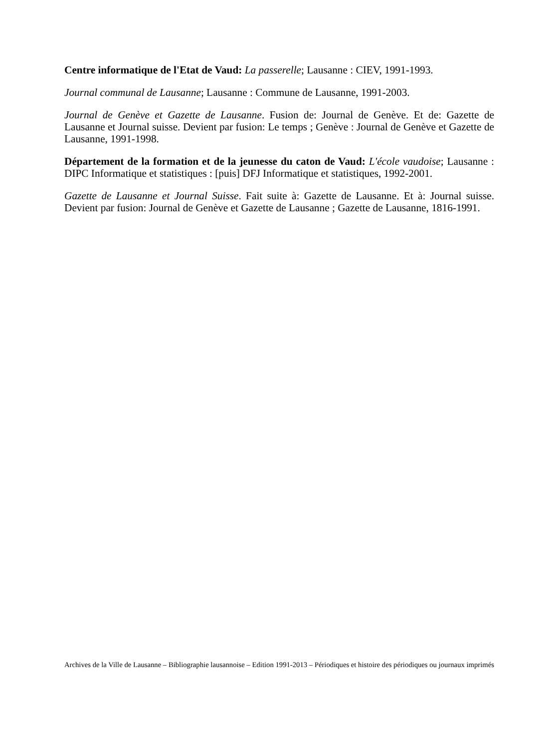Centre informatique de l'Etat de Vaud: La passerelle; Lausanne : CIEV, 1991-1993.
Journal communal de Lausanne; Lausanne : Commune de Lausanne, 1991-2003.
Journal de Genève et Gazette de Lausanne. Fusion de: Journal de Genève. Et de: Gazette de Lausanne et Journal suisse. Devient par fusion: Le temps ; Genève : Journal de Genève et Gazette de Lausanne, 1991-1998.
Département de la formation et de la jeunesse du caton de Vaud: L'école vaudoise; Lausanne : DIPC Informatique et statistiques : [puis] DFJ Informatique et statistiques, 1992-2001.
Gazette de Lausanne et Journal Suisse. Fait suite à: Gazette de Lausanne. Et à: Journal suisse. Devient par fusion: Journal de Genève et Gazette de Lausanne ; Gazette de Lausanne, 1816-1991.
Archives de la Ville de Lausanne – Bibliographie lausannoise – Edition 1991-2013 – Périodiques et histoire des périodiques ou journaux imprimés